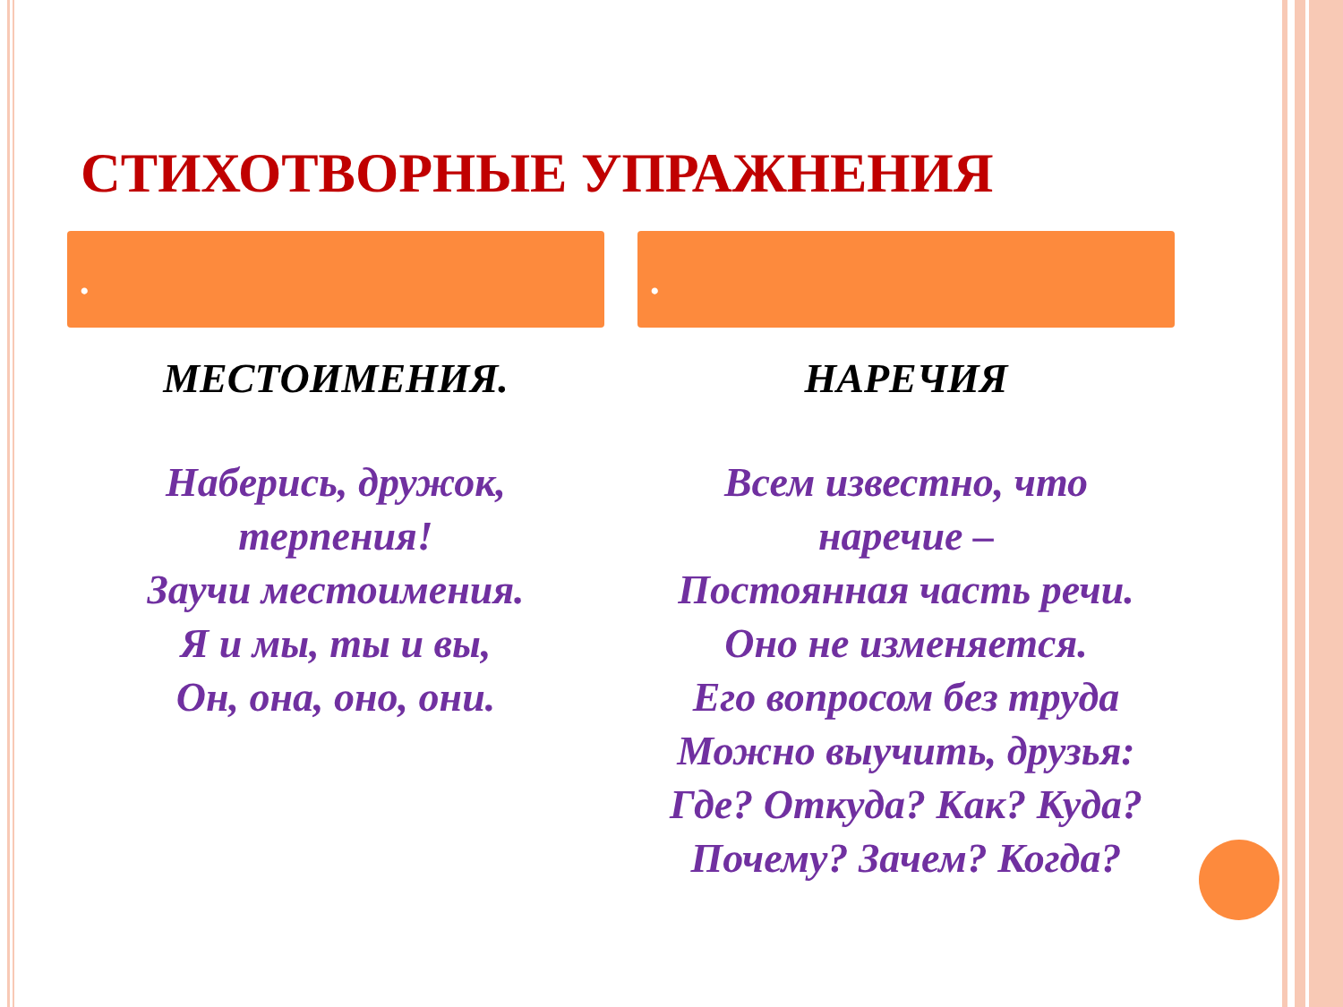СТИХОТВОРНЫЕ УПРАЖНЕНИЯ
•
МЕСТОИМЕНИЯ.
Наберись, дружок,
терпения!
Заучи местоимения.
Я и мы, ты и вы,
Он, она, оно, они.
•
НАРЕЧИЯ
Всем известно, что
наречие –
Постоянная часть речи.
Оно не изменяется.
Его вопросом без труда
Можно выучить, друзья:
Где? Откуда? Как? Куда?
Почему? Зачем? Когда?